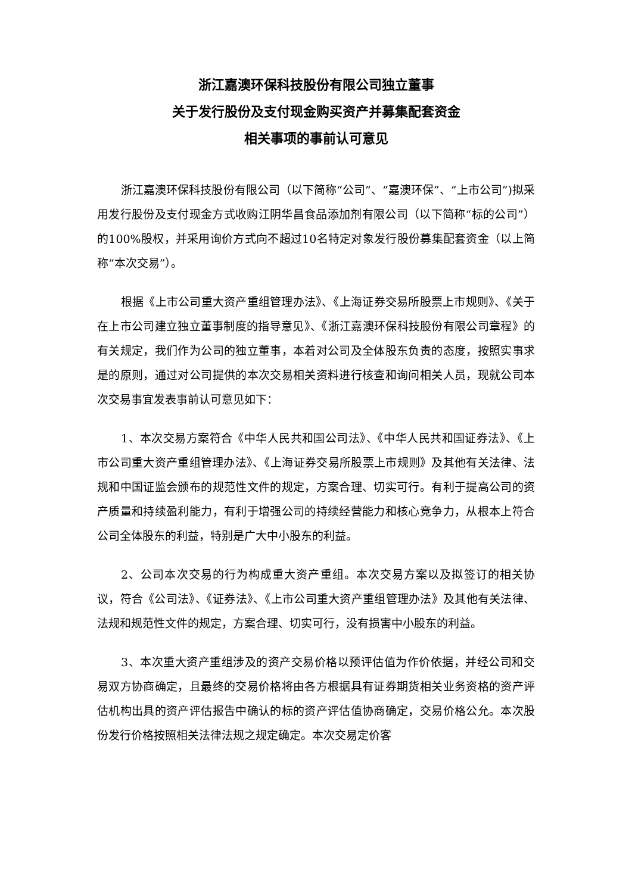浙江嘉澳环保科技股份有限公司独立董事
关于发行股份及支付现金购买资产并募集配套资金
相关事项的事前认可意见
浙江嘉澳环保科技股份有限公司（以下简称“公司”、“嘉澳环保”、“上市公司”)拟采用发行股份及支付现金方式收购江阴华昌食品添加剂有限公司（以下简称“标的公司”）的100%股权，并采用询价方式向不超过10名特定对象发行股份募集配套资金（以上简称“本次交易”）。
根据《上市公司重大资产重组管理办法》、《上海证券交易所股票上市规则》、《关于在上市公司建立独立董事制度的指导意见》、《浙江嘉澳环保科技股份有限公司章程》的有关规定，我们作为公司的独立董事，本着对公司及全体股东负责的态度，按照实事求是的原则，通过对公司提供的本次交易相关资料进行核查和询问相关人员，现就公司本次交易事宜发表事前认可意见如下：
1、本次交易方案符合《中华人民共和国公司法》、《中华人民共和国证券法》、《上市公司重大资产重组管理办法》、《上海证券交易所股票上市规则》及其他有关法律、法规和中国证监会颁布的规范性文件的规定，方案合理、切实可行。有利于提高公司的资产质量和持续盈利能力，有利于增强公司的持续经营能力和核心竞争力，从根本上符合公司全体股东的利益，特别是广大中小股东的利益。
2、公司本次交易的行为构成重大资产重组。本次交易方案以及拟签订的相关协议，符合《公司法》、《证券法》、《上市公司重大资产重组管理办法》及其他有关法律、法规和规范性文件的规定，方案合理、切实可行，没有损害中小股东的利益。
3、本次重大资产重组涉及的资产交易价格以预评估值为作价依据，并经公司和交易双方协商确定，且最终的交易价格将由各方根据具有证券期货相关业务资格的资产评估机构出具的资产评估报告中确认的标的资产评估值协商确定，交易价格公允。本次股份发行价格按照相关法律法规之规定确定。本次交易定价客